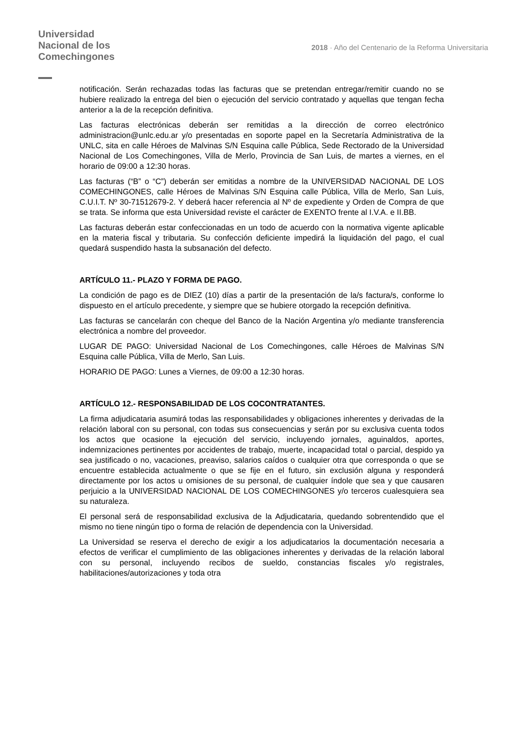Universidad
Nacional de los
Comechingones
2018 · Año del Centenario de la Reforma Universitaria
notificación. Serán rechazadas todas las facturas que se pretendan entregar/remitir cuando no se hubiere realizado la entrega del bien o ejecución del servicio contratado y aquellas que tengan fecha anterior a la de la recepción definitiva.
Las facturas electrónicas deberán ser remitidas a la dirección de correo electrónico administracion@unlc.edu.ar y/o presentadas en soporte papel en la Secretaría Administrativa de la UNLC, sita en calle Héroes de Malvinas S/N Esquina calle Pública, Sede Rectorado de la Universidad Nacional de Los Comechingones, Villa de Merlo, Provincia de San Luis, de martes a viernes, en el horario de 09:00 a 12:30 horas.
Las facturas (“B” o “C”) deberán ser emitidas a nombre de la UNIVERSIDAD NACIONAL DE LOS COMECHINGONES, calle Héroes de Malvinas S/N Esquina calle Pública, Villa de Merlo, San Luis, C.U.I.T. Nº 30-71512679-2. Y deberá hacer referencia al Nº de expediente y Orden de Compra de que se trata. Se informa que esta Universidad reviste el carácter de EXENTO frente al I.V.A. e II.BB.
Las facturas deberán estar confeccionadas en un todo de acuerdo con la normativa vigente aplicable en la materia fiscal y tributaria. Su confección deficiente impedirá la liquidación del pago, el cual quedará suspendido hasta la subsanación del defecto.
ARTÍCULO 11.- PLAZO Y FORMA DE PAGO.
La condición de pago es de DIEZ (10) días a partir de la presentación de la/s factura/s, conforme lo dispuesto en el artículo precedente, y siempre que se hubiere otorgado la recepción definitiva.
Las facturas se cancelarán con cheque del Banco de la Nación Argentina y/o mediante transferencia electrónica a nombre del proveedor.
LUGAR DE PAGO: Universidad Nacional de Los Comechingones, calle Héroes de Malvinas S/N Esquina calle Pública, Villa de Merlo, San Luis.
HORARIO DE PAGO: Lunes a Viernes, de 09:00 a 12:30 horas.
ARTÍCULO 12.- RESPONSABILIDAD DE LOS COCONTRATANTES.
La firma adjudicataria asumirá todas las responsabilidades y obligaciones inherentes y derivadas de la relación laboral con su personal, con todas sus consecuencias y serán por su exclusiva cuenta todos los actos que ocasione la ejecución del servicio, incluyendo jornales, aguinaldos, aportes, indemnizaciones pertinentes por accidentes de trabajo, muerte, incapacidad total o parcial, despido ya sea justificado o no, vacaciones, preaviso, salarios caídos o cualquier otra que corresponda o que se encuentre establecida actualmente o que se fije en el futuro, sin exclusión alguna y responderá directamente por los actos u omisiones de su personal, de cualquier índole que sea y que causaren perjuicio a la UNIVERSIDAD NACIONAL DE LOS COMECHINGONES y/o terceros cualesquiera sea su naturaleza.
El personal será de responsabilidad exclusiva de la Adjudicataria, quedando sobrentendido que el mismo no tiene ningún tipo o forma de relación de dependencia con la Universidad.
La Universidad se reserva el derecho de exigir a los adjudicatarios la documentación necesaria a efectos de verificar el cumplimiento de las obligaciones inherentes y derivadas de la relación laboral con su personal, incluyendo recibos de sueldo, constancias fiscales y/o registrales, habilitaciones/autorizaciones y toda otra